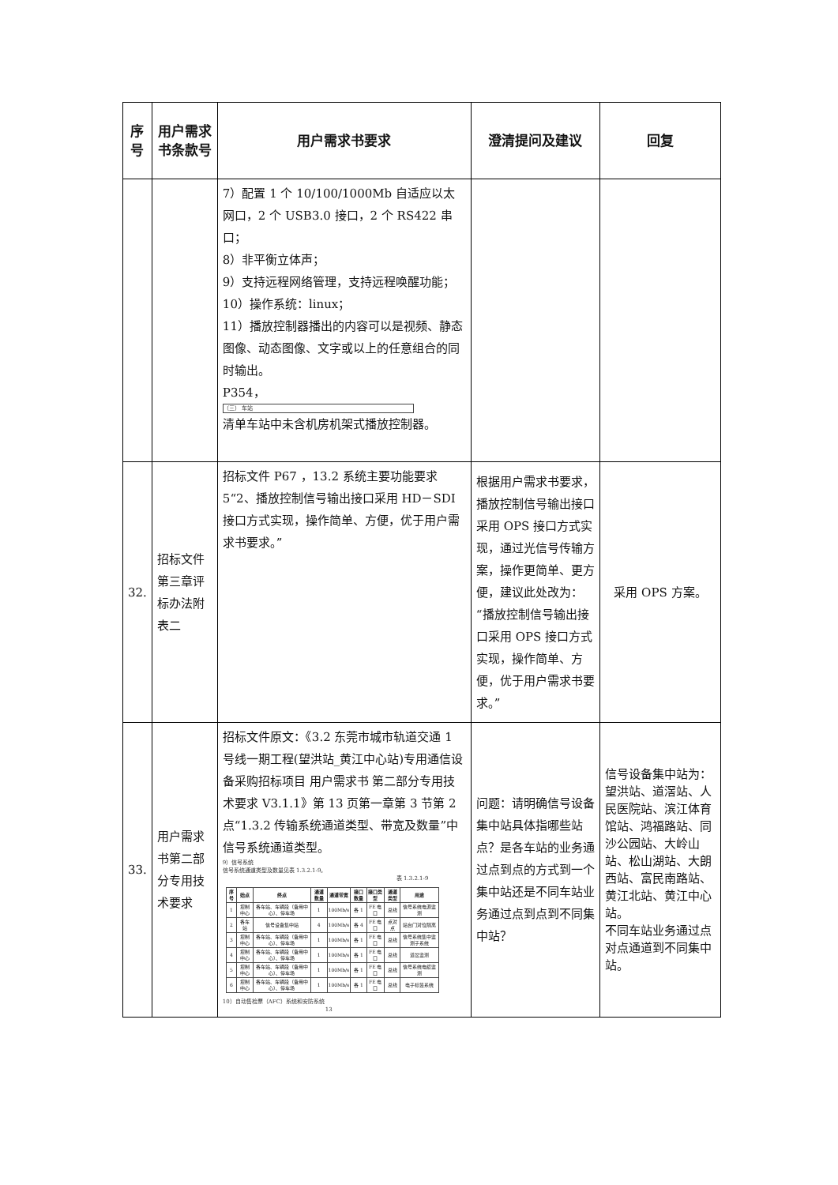| 序号 | 用户需求书条款号 | 用户需求书要求 | 澄清提问及建议 | 回复 |
| --- | --- | --- | --- | --- |
| | | 7）配置 1 个 10/100/1000Mb 自适应以太网口，2 个 USB3.0 接口，2 个 RS422 串口； 8）非平衡立体声； 9）支持远程网络管理，支持远程唤醒功能； 10）操作系统：linux； 11）播放控制器播出的内容可以是视频、静态图像、动态图像、文字或以上的任意组合的同时输出。 P354， （三） 车站 清单车站中未含机房机架式播放控制器。 | | |
| 32. | 招标文件第三章评标办法附表二 | 招标文件 P67 ，13.2 系统主要功能要求 5“2、播放控制信号输出接口采用 HD－SDI 接口方式实现，操作简单、方便，优于用户需求书要求。” | 根据用户需求书要求，播放控制信号输出接口采用 OPS 接口方式实现，通过光信号传输方案，操作更简单、更方便，建议此处改为：“播放控制信号输出接口采用 OPS 接口方式实现，操作简单、方便，优于用户需求书要求。” | 采用 OPS 方案。 |
| 33. | 用户需求书第二部分专用技术要求 | 招标文件原文：《3.2 东莞市城市轨道交通 1 号线一期工程(望洪站_黄江中心站)专用通信设备采购招标项目 用户需求书 第二部分专用技术要求 V3.1.1》第 13 页第一章第 3 节第 2 点“1.3.2 传输系统通道类型、带宽及数量”中信号系统通道类型。 9）信号系统 信号系统通道类型及数量见表 1.3.2.1-9。 表 1.3.2.1-9 / 序号 / 始点 / 终点 / 通道数量 / 通道带宽 / 接口数量 / 接口类型 / 通道类型 / 用途 / / --- / --- / --- / --- / --- / --- / --- / --- / --- / / 1 / 控制中心 / 各车站、车辆段（备用中心）、停车场 / 1 / 100Mb/s / 各 1 / FE 电口 / 总线 / 信号系统电源监测 / / 2 / 各车站 / 信号设备集中站 / 4 / 100Mb/s / 各 4 / FE 电口 / 点对点 / 站台门对位隔离 / / 3 / 控制中心 / 各车站、车辆段（备用中心）、停车场 / 1 / 100Mb/s / 各 1 / FE 电口 / 总线 / 信号系统集中监测子系统 / / 4 / 控制中心 / 各车站、车辆段（备用中心）、停车场 / 1 / 100Mb/s / 各 1 / FE 电口 / 总线 / 道岔监测 / / 5 / 控制中心 / 各车站、车辆段（备用中心）、停车场 / 1 / 100Mb/s / 各 1 / FE 电口 / 总线 / 信号系统电缆监测 / / 6 / 控制中心 / 各车站、车辆段（备用中心）、停车场 / 1 / 100Mb/s / 各 1 / FE 电口 / 总线 / 电子标签系统 / 10）自动售检票（AFC）系统和安防系统 13 | 问题：请明确信号设备集中站具体指哪些站点？是各车站的业务通过点到点的方式到一个集中站还是不同车站业务通过点到点到不同集中站？ | 信号设备集中站为：望洪站、道滘站、人民医院站、滨江体育馆站、鸿福路站、同沙公园站、大岭山站、松山湖站、大朗西站、富民南路站、黄江北站、黄江中心站。 不同车站业务通过点对点通道到不同集中站。 |